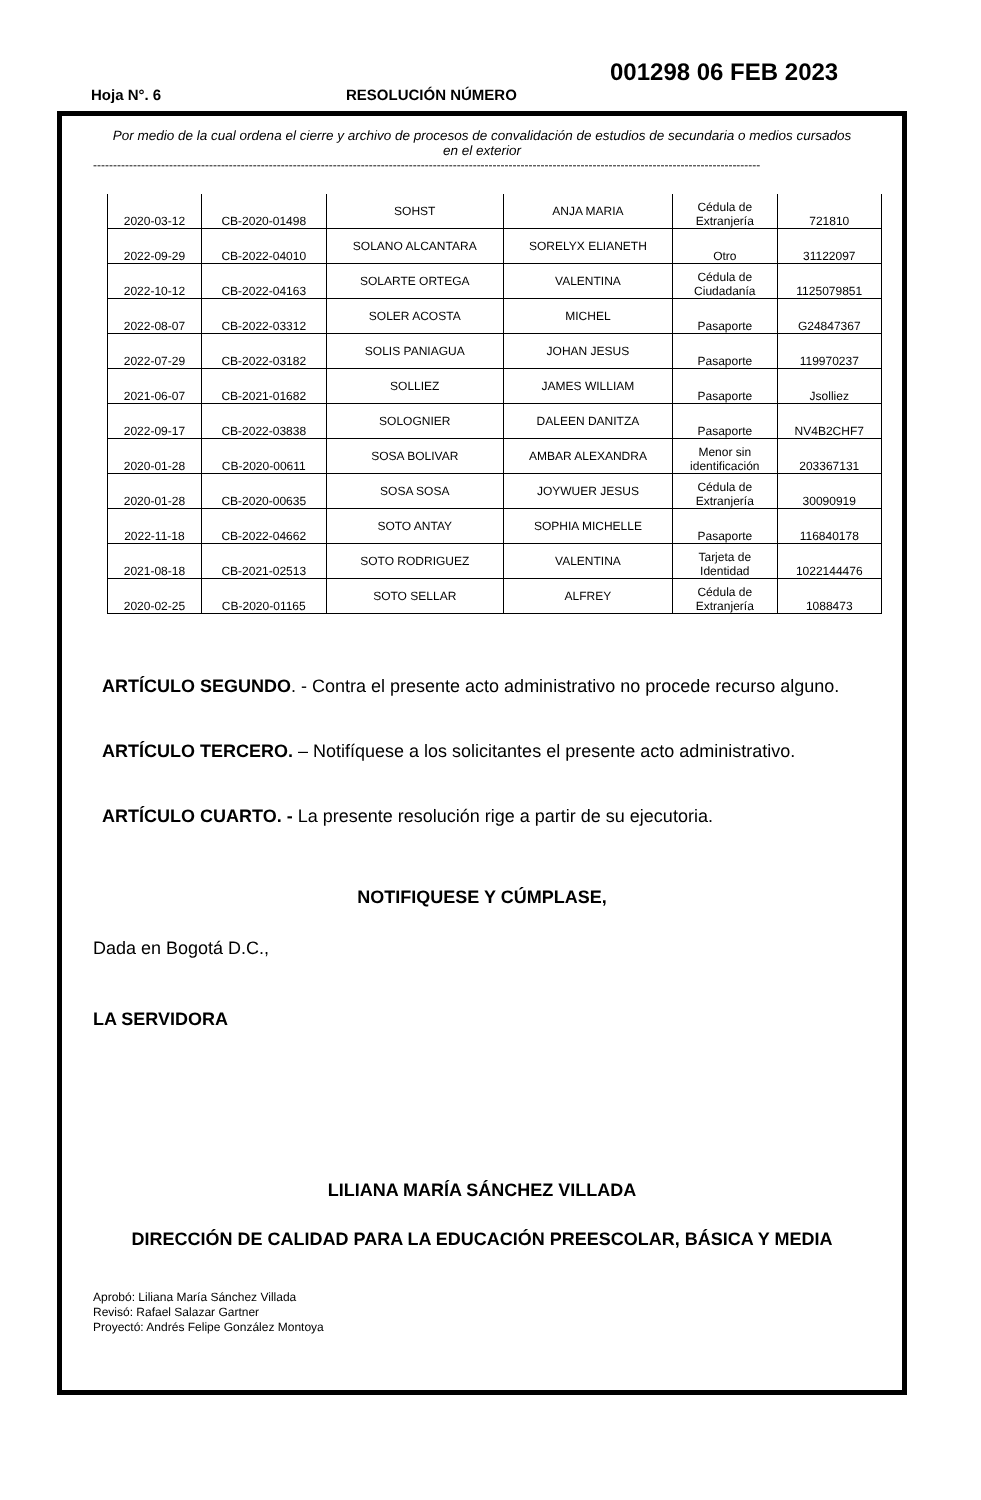001298 06 FEB 2023
Hoja N°. 6 RESOLUCIÓN NÚMERO
Por medio de la cual ordena el cierre y archivo de procesos de convalidación de estudios de secundaria o medios cursados en el exterior
-----------------------------------------------------------------------------------------------------------------------------------------------------------------------
| 2020-03-12 | CB-2020-01498 | SOHST | ANJA MARIA | Cédula de Extranjería | 721810 |
| 2022-09-29 | CB-2022-04010 | SOLANO ALCANTARA | SORELYX ELIANETH | Otro | 31122097 |
| 2022-10-12 | CB-2022-04163 | SOLARTE ORTEGA | VALENTINA | Cédula de Ciudadanía | 1125079851 |
| 2022-08-07 | CB-2022-03312 | SOLER ACOSTA | MICHEL | Pasaporte | G24847367 |
| 2022-07-29 | CB-2022-03182 | SOLIS PANIAGUA | JOHAN JESUS | Pasaporte | 119970237 |
| 2021-06-07 | CB-2021-01682 | SOLLIEZ | JAMES WILLIAM | Pasaporte | Jsolliez |
| 2022-09-17 | CB-2022-03838 | SOLOGNIER | DALEEN DANITZA | Pasaporte | NV4B2CHF7 |
| 2020-01-28 | CB-2020-00611 | SOSA BOLIVAR | AMBAR ALEXANDRA | Menor sin identificación | 203367131 |
| 2020-01-28 | CB-2020-00635 | SOSA SOSA | JOYWUER JESUS | Cédula de Extranjería | 30090919 |
| 2022-11-18 | CB-2022-04662 | SOTO ANTAY | SOPHIA MICHELLE | Pasaporte | 116840178 |
| 2021-08-18 | CB-2021-02513 | SOTO RODRIGUEZ | VALENTINA | Tarjeta de Identidad | 1022144476 |
| 2020-02-25 | CB-2020-01165 | SOTO SELLAR | ALFREY | Cédula de Extranjería | 1088473 |
ARTÍCULO SEGUNDO. - Contra el presente acto administrativo no procede recurso alguno.
ARTÍCULO TERCERO. – Notifíquese a los solicitantes el presente acto administrativo.
ARTÍCULO CUARTO. - La presente resolución rige a partir de su ejecutoria.
NOTIFIQUESE Y CÚMPLASE,
Dada en Bogotá D.C.,
LA SERVIDORA
LILIANA MARÍA SÁNCHEZ VILLADA
DIRECCIÓN DE CALIDAD PARA LA EDUCACIÓN PREESCOLAR, BÁSICA Y MEDIA
Aprobó: Liliana María Sánchez Villada
Revisó: Rafael Salazar Gartner
Proyectó: Andrés Felipe González Montoya